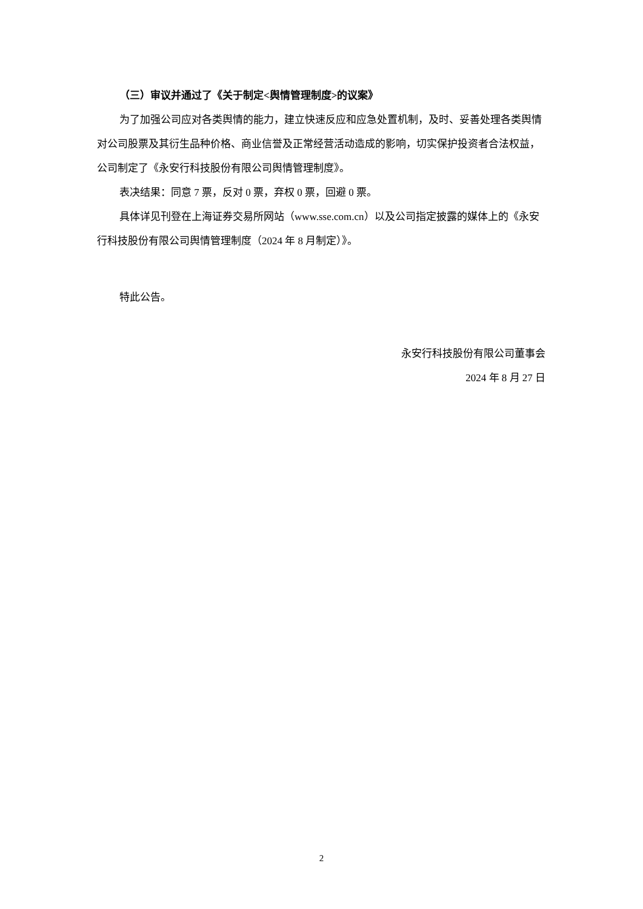（三）审议并通过了《关于制定<舆情管理制度>的议案》
为了加强公司应对各类舆情的能力，建立快速反应和应急处置机制，及时、妥善处理各类舆情对公司股票及其衍生品种价格、商业信誉及正常经营活动造成的影响，切实保护投资者合法权益，公司制定了《永安行科技股份有限公司舆情管理制度》。
表决结果：同意 7 票，反对 0 票，弃权 0 票，回避 0 票。
具体详见刊登在上海证券交易所网站（www.sse.com.cn）以及公司指定披露的媒体上的《永安行科技股份有限公司舆情管理制度（2024 年 8 月制定）》。
特此公告。
永安行科技股份有限公司董事会
2024 年 8 月 27 日
2